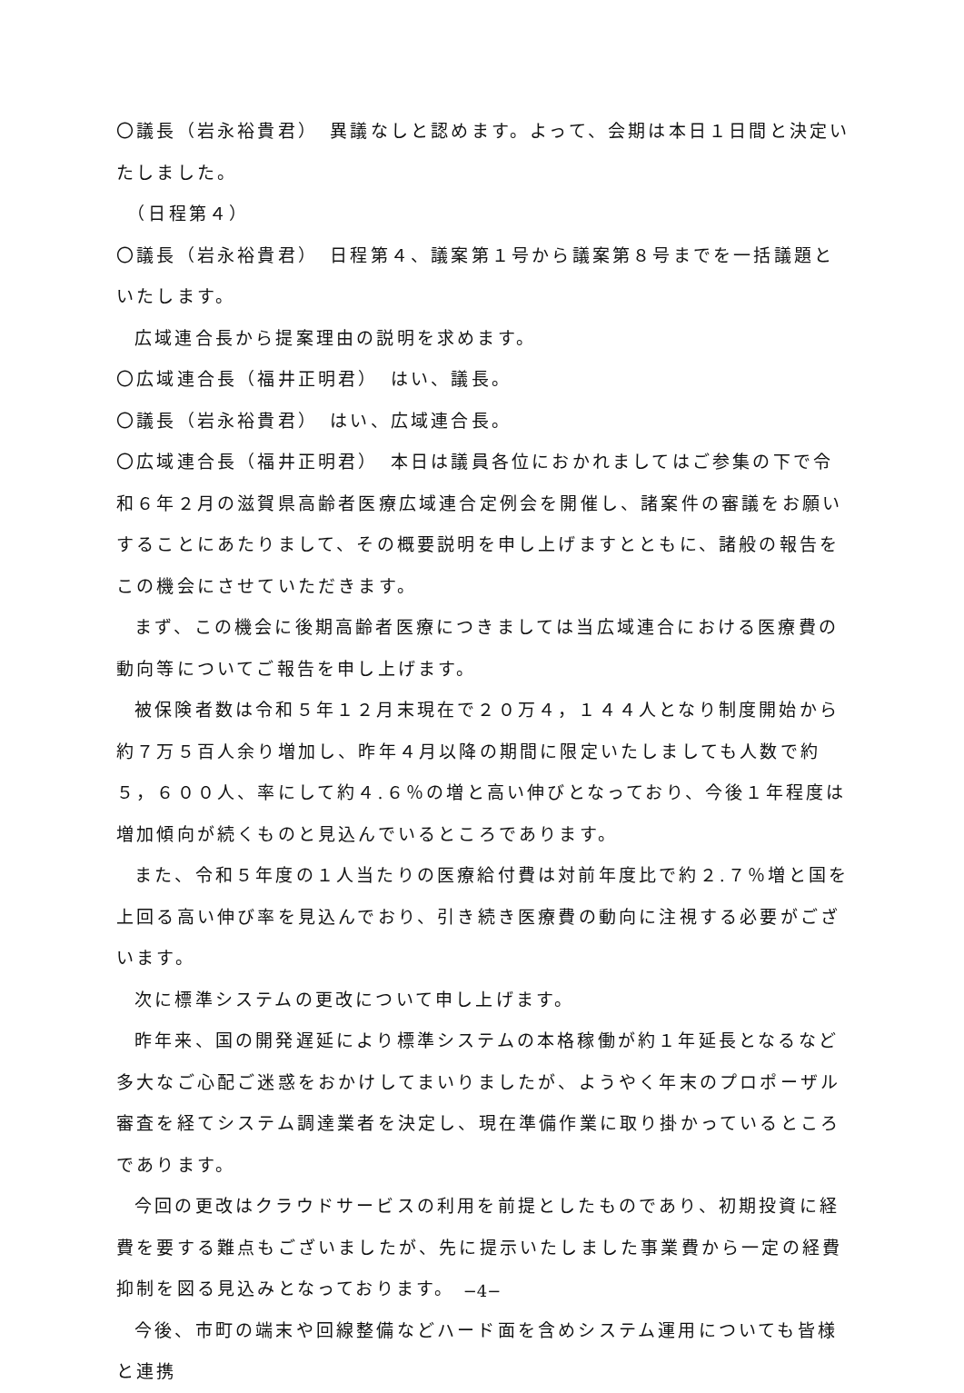〇議長（岩永裕貴君）　異議なしと認めます。よって、会期は本日１日間と決定いたしました。
　（日程第４）
〇議長（岩永裕貴君）　日程第４、議案第１号から議案第８号までを一括議題といたします。
広域連合長から提案理由の説明を求めます。
〇広域連合長（福井正明君）　はい、議長。
〇議長（岩永裕貴君）　はい、広域連合長。
〇広域連合長（福井正明君）　本日は議員各位におかれましてはご参集の下で令和６年２月の滋賀県高齢者医療広域連合定例会を開催し、諸案件の審議をお願いすることにあたりまして、その概要説明を申し上げますとともに、諸般の報告をこの機会にさせていただきます。
まず、この機会に後期高齢者医療につきましては当広域連合における医療費の動向等についてご報告を申し上げます。
被保険者数は令和５年１２月末現在で２０万４，１４４人となり制度開始から約７万５百人余り増加し、昨年４月以降の期間に限定いたしましても人数で約５，６００人、率にして約４.６％の増と高い伸びとなっており、今後１年程度は増加傾向が続くものと見込んでいるところであります。
また、令和５年度の１人当たりの医療給付費は対前年度比で約２.７％増と国を上回る高い伸び率を見込んでおり、引き続き医療費の動向に注視する必要がございます。
次に標準システムの更改について申し上げます。
昨年来、国の開発遅延により標準システムの本格稼働が約１年延長となるなど多大なご心配ご迷惑をおかけしてまいりましたが、ようやく年末のプロポーザル審査を経てシステム調達業者を決定し、現在準備作業に取り掛かっているところであります。
今回の更改はクラウドサービスの利用を前提としたものであり、初期投資に経費を要する難点もございましたが、先に提示いたしました事業費から一定の経費抑制を図る見込みとなっております。
今後、市町の端末や回線整備などハード面を含めシステム運用についても皆様と連携
−4−